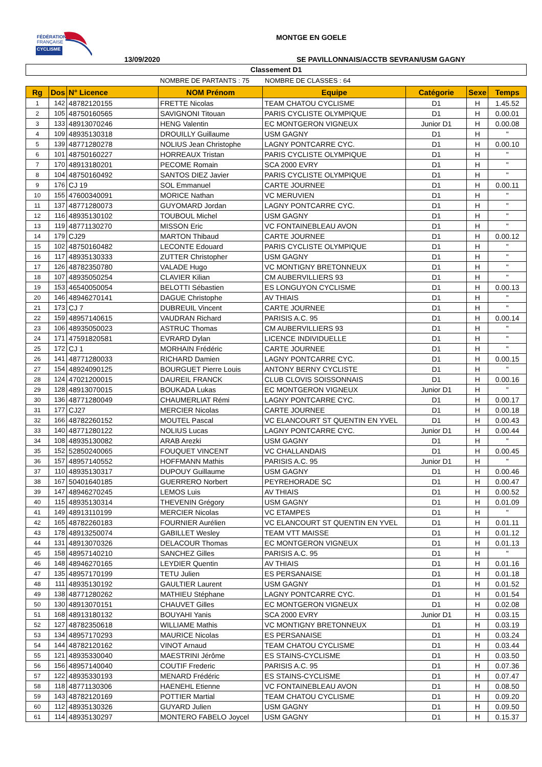FÉDÉRATION
FRANÇAISE
CYCLISME
MONTGE EN GOELE
13/09/2020
SE PAVILLONNAIS/ACCTB SEVRAN/USM GAGNY
Classement D1
NOMBRE DE PARTANTS : 75 NOMBRE DE CLASSES : 64
| Rg | Dos | N° Licence | NOM Prénom | Equipe | Catégorie | Sexe | Temps |
| --- | --- | --- | --- | --- | --- | --- | --- |
| 1 | 142 | 48782120155 | FRETTE Nicolas | TEAM CHATOU CYCLISME | D1 | H | 1.45.52 |
| 2 | 105 | 48750160565 | SAVIGNONI Titouan | PARIS CYCLISTE OLYMPIQUE | D1 | H | 0.00.01 |
| 3 | 133 | 48913070246 | HENG Valentin | EC MONTGERON VIGNEUX | Junior D1 | H | 0.00.08 |
| 4 | 109 | 48935130318 | DROUILLY Guillaume | USM GAGNY | D1 | H | " |
| 5 | 139 | 48771280278 | NOLIUS Jean Christophe | LAGNY PONTCARRE CYC. | D1 | H | 0.00.10 |
| 6 | 101 | 48750160227 | HORREAUX Tristan | PARIS CYCLISTE OLYMPIQUE | D1 | H | " |
| 7 | 170 | 48913180201 | PECOME Romain | SCA 2000 EVRY | D1 | H | " |
| 8 | 104 | 48750160492 | SANTOS DIEZ Javier | PARIS CYCLISTE OLYMPIQUE | D1 | H | " |
| 9 | 176 | CJ 19 | SOL Emmanuel | CARTE JOURNEE | D1 | H | 0.00.11 |
| 10 | 155 | 47600340091 | MORICE Nathan | VC MERUVIEN | D1 | H | " |
| 11 | 137 | 48771280073 | GUYOMARD Jordan | LAGNY PONTCARRE CYC. | D1 | H | " |
| 12 | 116 | 48935130102 | TOUBOUL Michel | USM GAGNY | D1 | H | " |
| 13 | 119 | 48771130270 | MISSON Eric | VC FONTAINEBLEAU AVON | D1 | H | " |
| 14 | 179 | CJ29 | MARTON Thibaud | CARTE JOURNEE | D1 | H | 0.00.12 |
| 15 | 102 | 48750160482 | LECONTE Edouard | PARIS CYCLISTE OLYMPIQUE | D1 | H | " |
| 16 | 117 | 48935130333 | ZUTTER Christopher | USM GAGNY | D1 | H | " |
| 17 | 126 | 48782350780 | VALADE Hugo | VC MONTIGNY BRETONNEUX | D1 | H | " |
| 18 | 107 | 48935050254 | CLAVIER Kilian | CM AUBERVILLIERS 93 | D1 | H | " |
| 19 | 153 | 46540050054 | BELOTTI Sébastien | ES LONGUYON CYCLISME | D1 | H | 0.00.13 |
| 20 | 146 | 48946270141 | DAGUE Christophe | AV THIAIS | D1 | H | " |
| 21 | 173 | CJ 7 | DUBREUIL Vincent | CARTE JOURNEE | D1 | H | " |
| 22 | 159 | 48957140615 | VAUDRAN Richard | PARISIS A.C. 95 | D1 | H | 0.00.14 |
| 23 | 106 | 48935050023 | ASTRUC Thomas | CM AUBERVILLIERS 93 | D1 | H | " |
| 24 | 171 | 47591820581 | EVRARD Dylan | LICENCE INDIVIDUELLE | D1 | H | " |
| 25 | 172 | CJ 1 | MORHAIN Frédéric | CARTE JOURNEE | D1 | H | " |
| 26 | 141 | 48771280033 | RICHARD Damien | LAGNY PONTCARRE CYC. | D1 | H | 0.00.15 |
| 27 | 154 | 48924090125 | BOURGUET Pierre Louis | ANTONY BERNY CYCLISTE | D1 | H | " |
| 28 | 124 | 47021200015 | DAUREIL FRANCK | CLUB CLOVIS SOISSONNAIS | D1 | H | 0.00.16 |
| 29 | 128 | 48913070015 | BOUKADA Lukas | EC MONTGERON VIGNEUX | Junior D1 | H | " |
| 30 | 136 | 48771280049 | CHAUMERLIAT Rémi | LAGNY PONTCARRE CYC. | D1 | H | 0.00.17 |
| 31 | 177 | CJ27 | MERCIER Nicolas | CARTE JOURNEE | D1 | H | 0.00.18 |
| 32 | 166 | 48782260152 | MOUTEL Pascal | VC ELANCOURT ST QUENTIN EN YVEL | D1 | H | 0.00.43 |
| 33 | 140 | 48771280122 | NOLIUS Lucas | LAGNY PONTCARRE CYC. | Junior D1 | H | 0.00.44 |
| 34 | 108 | 48935130082 | ARAB Arezki | USM GAGNY | D1 | H | " |
| 35 | 152 | 52850240065 | FOUQUET VINCENT | VC CHALLANDAIS | D1 | H | 0.00.45 |
| 36 | 157 | 48957140552 | HOFFMANN Mathis | PARISIS A.C. 95 | Junior D1 | H | " |
| 37 | 110 | 48935130317 | DUPOUY Guillaume | USM GAGNY | D1 | H | 0.00.46 |
| 38 | 167 | 50401640185 | GUERRERO Norbert | PEYREHORADE SC | D1 | H | 0.00.47 |
| 39 | 147 | 48946270245 | LEMOS Luis | AV THIAIS | D1 | H | 0.00.52 |
| 40 | 115 | 48935130314 | THEVENIN Grégory | USM GAGNY | D1 | H | 0.01.09 |
| 41 | 149 | 48913110199 | MERCIER Nicolas | VC ETAMPES | D1 | H | " |
| 42 | 165 | 48782260183 | FOURNIER Aurélien | VC ELANCOURT ST QUENTIN EN YVEL | D1 | H | 0.01.11 |
| 43 | 178 | 48913250074 | GABILLET Wesley | TEAM VTT MAISSE | D1 | H | 0.01.12 |
| 44 | 131 | 48913070326 | DELACOUR Thomas | EC MONTGERON VIGNEUX | D1 | H | 0.01.13 |
| 45 | 158 | 48957140210 | SANCHEZ Gilles | PARISIS A.C. 95 | D1 | H | " |
| 46 | 148 | 48946270165 | LEYDIER Quentin | AV THIAIS | D1 | H | 0.01.16 |
| 47 | 135 | 48957170199 | TETU Julien | ES PERSANAISE | D1 | H | 0.01.18 |
| 48 | 111 | 48935130192 | GAULTIER Laurent | USM GAGNY | D1 | H | 0.01.52 |
| 49 | 138 | 48771280262 | MATHIEU Stéphane | LAGNY PONTCARRE CYC. | D1 | H | 0.01.54 |
| 50 | 130 | 48913070151 | CHAUVET Gilles | EC MONTGERON VIGNEUX | D1 | H | 0.02.08 |
| 51 | 168 | 48913180132 | BOUYAHI Yanis | SCA 2000 EVRY | Junior D1 | H | 0.03.15 |
| 52 | 127 | 48782350618 | WILLIAME Mathis | VC MONTIGNY BRETONNEUX | D1 | H | 0.03.19 |
| 53 | 134 | 48957170293 | MAURICE Nicolas | ES PERSANAISE | D1 | H | 0.03.24 |
| 54 | 144 | 48782120162 | VINOT Arnaud | TEAM CHATOU CYCLISME | D1 | H | 0.03.44 |
| 55 | 121 | 48935330040 | MAESTRINI Jérôme | ES STAINS-CYCLISME | D1 | H | 0.03.50 |
| 56 | 156 | 48957140040 | COUTIF Frederic | PARISIS A.C. 95 | D1 | H | 0.07.36 |
| 57 | 122 | 48935330193 | MENARD Frédéric | ES STAINS-CYCLISME | D1 | H | 0.07.47 |
| 58 | 118 | 48771130306 | HAENEHL Etienne | VC FONTAINEBLEAU AVON | D1 | H | 0.08.50 |
| 59 | 143 | 48782120169 | POTTIER Martial | TEAM CHATOU CYCLISME | D1 | H | 0.09.20 |
| 60 | 112 | 48935130326 | GUYARD Julien | USM GAGNY | D1 | H | 0.09.50 |
| 61 | 114 | 48935130297 | MONTERO FABELO Joycel | USM GAGNY | D1 | H | 0.15.37 |